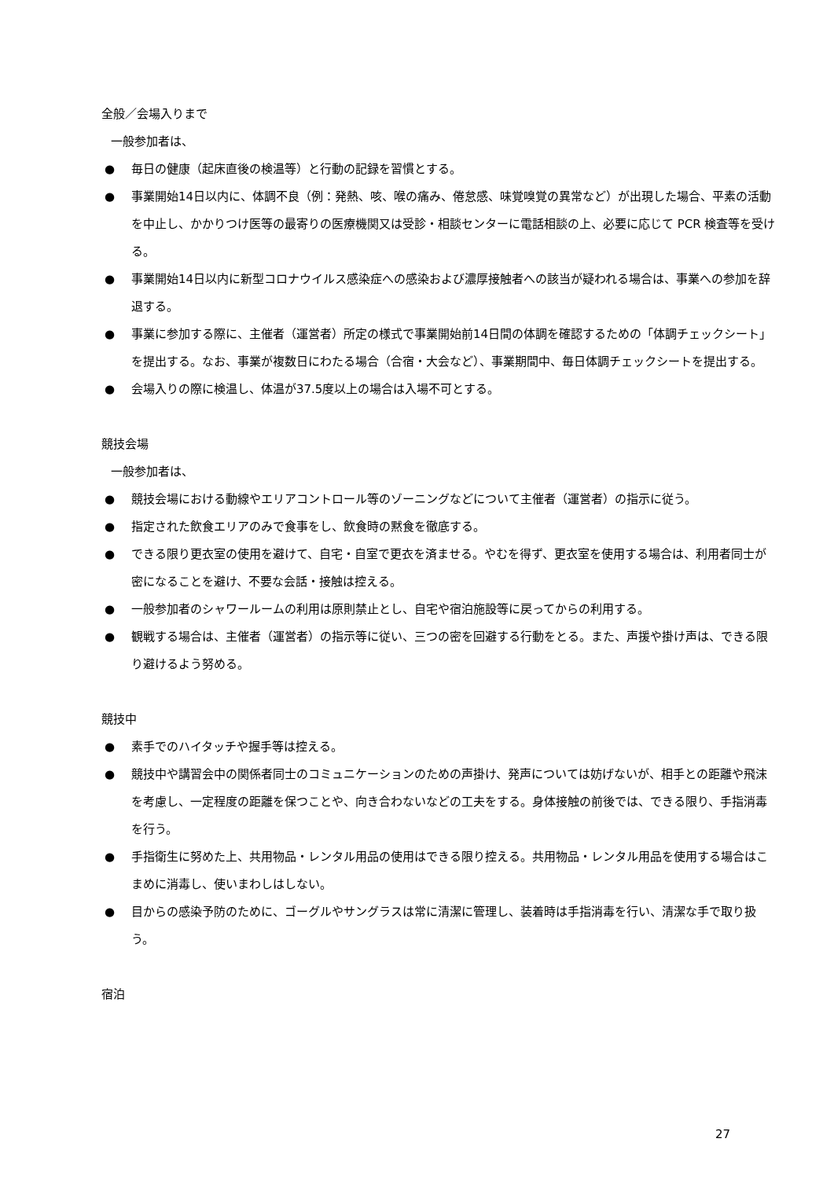全般／会場入りまで
一般参加者は、
● 毎日の健康（起床直後の検温等）と行動の記録を習慣とする。
● 事業開始14日以内に、体調不良（例：発熱、咳、喉の痛み、倦怠感、味覚嗅覚の異常など）が出現した場合、平素の活動を中止し、かかりつけ医等の最寄りの医療機関又は受診・相談センターに電話相談の上、必要に応じて PCR 検査等を受ける。
● 事業開始14日以内に新型コロナウイルス感染症への感染および濃厚接触者への該当が疑われる場合は、事業への参加を辞退する。
● 事業に参加する際に、主催者（運営者）所定の様式で事業開始前14日間の体調を確認するための「体調チェックシート」を提出する。なお、事業が複数日にわたる場合（合宿・大会など）、事業期間中、毎日体調チェックシートを提出する。
● 会場入りの際に検温し、体温が37.5度以上の場合は入場不可とする。
競技会場
一般参加者は、
● 競技会場における動線やエリアコントロール等のゾーニングなどについて主催者（運営者）の指示に従う。
● 指定された飲食エリアのみで食事をし、飲食時の黙食を徹底する。
● できる限り更衣室の使用を避けて、自宅・自室で更衣を済ませる。やむを得ず、更衣室を使用する場合は、利用者同士が密になることを避け、不要な会話・接触は控える。
● 一般参加者のシャワールームの利用は原則禁止とし、自宅や宿泊施設等に戻ってからの利用する。
● 観戦する場合は、主催者（運営者）の指示等に従い、三つの密を回避する行動をとる。また、声援や掛け声は、できる限り避けるよう努める。
競技中
● 素手でのハイタッチや握手等は控える。
● 競技中や講習会中の関係者同士のコミュニケーションのための声掛け、発声については妨げないが、相手との距離や飛沫を考慮し、一定程度の距離を保つことや、向き合わないなどの工夫をする。身体接触の前後では、できる限り、手指消毒を行う。
● 手指衛生に努めた上、共用物品・レンタル用品の使用はできる限り控える。共用物品・レンタル用品を使用する場合はこまめに消毒し、使いまわしはしない。
● 目からの感染予防のために、ゴーグルやサングラスは常に清潔に管理し、装着時は手指消毒を行い、清潔な手で取り扱う。
宿泊
27